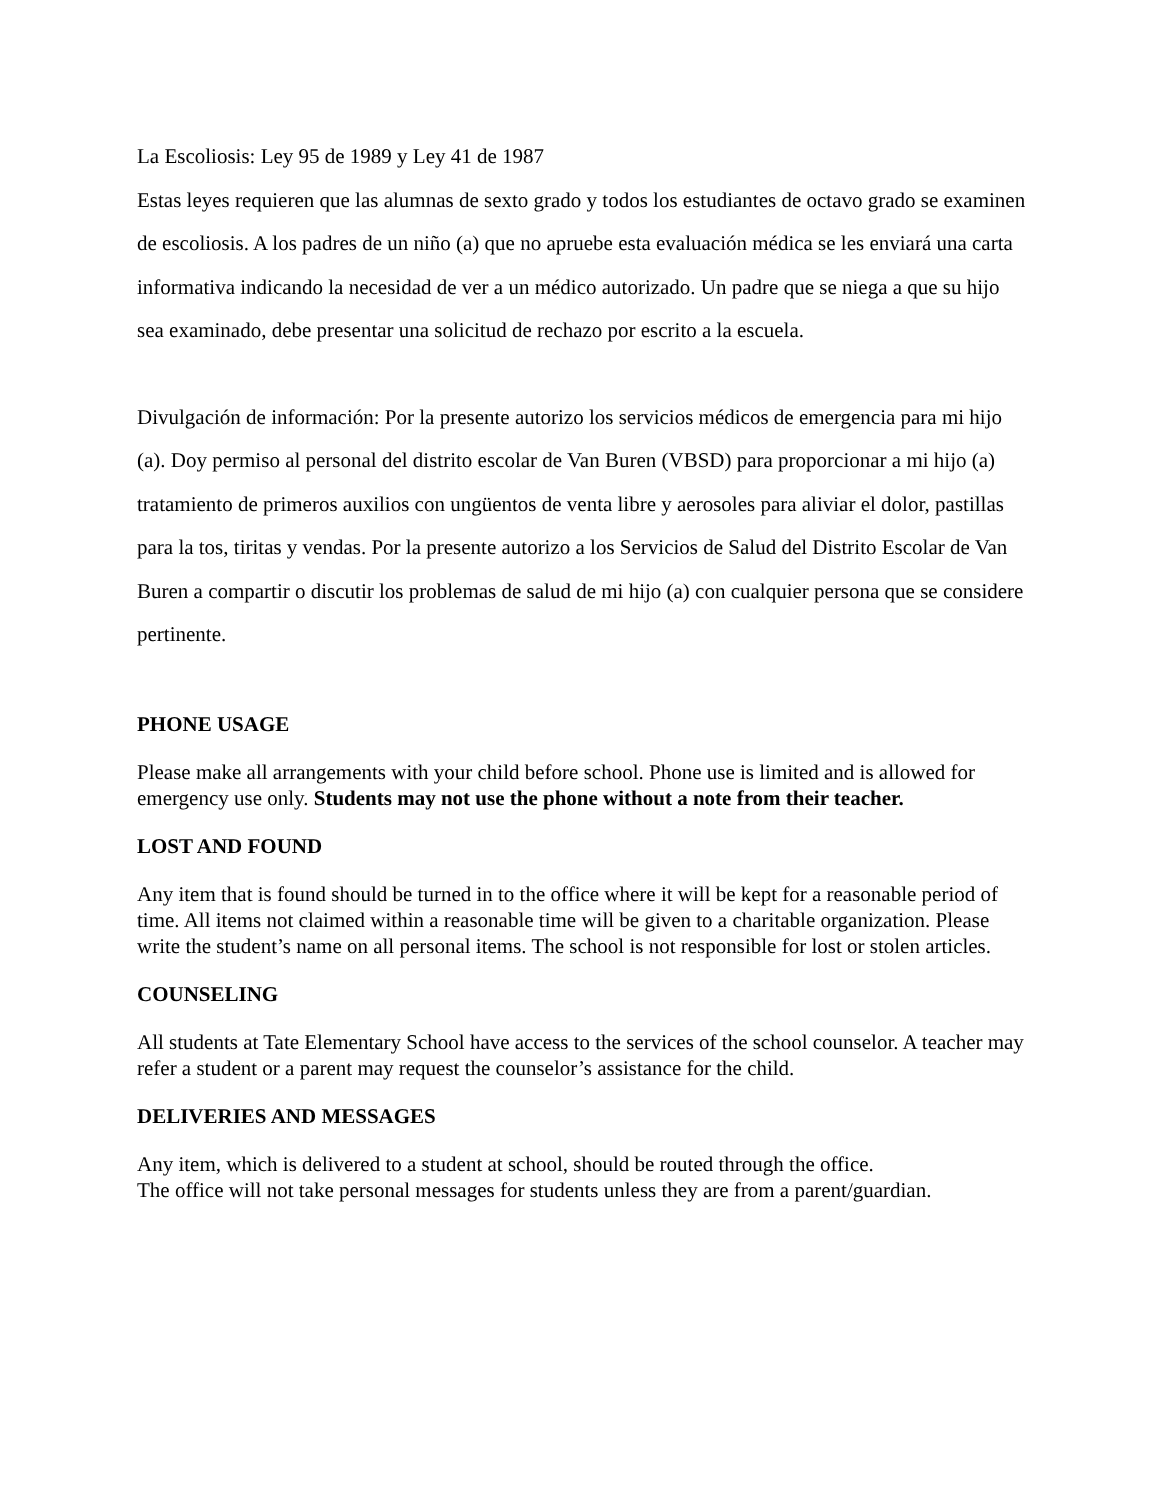La Escoliosis: Ley 95 de 1989 y Ley 41 de 1987
Estas leyes requieren que las alumnas de sexto grado y todos los estudiantes de octavo grado se examinen de escoliosis. A los padres de un niño (a) que no apruebe esta evaluación médica se les enviará una carta informativa indicando la necesidad de ver a un médico autorizado. Un padre que se niega a que su hijo sea examinado, debe presentar una solicitud de rechazo por escrito a la escuela.
Divulgación de información: Por la presente autorizo los servicios médicos de emergencia para mi hijo (a). Doy permiso al personal del distrito escolar de Van Buren (VBSD) para proporcionar a mi hijo (a) tratamiento de primeros auxilios con ungüentos de venta libre y aerosoles para aliviar el dolor, pastillas para la tos, tiritas y vendas. Por la presente autorizo a los Servicios de Salud del Distrito Escolar de Van Buren a compartir o discutir los problemas de salud de mi hijo (a) con cualquier persona que se considere pertinente.
PHONE USAGE
Please make all arrangements with your child before school. Phone use is limited and is allowed for emergency use only. Students may not use the phone without a note from their teacher.
LOST AND FOUND
Any item that is found should be turned in to the office where it will be kept for a reasonable period of time. All items not claimed within a reasonable time will be given to a charitable organization. Please write the student’s name on all personal items. The school is not responsible for lost or stolen articles.
COUNSELING
All students at Tate Elementary School have access to the services of the school counselor. A teacher may refer a student or a parent may request the counselor’s assistance for the child.
DELIVERIES AND MESSAGES
Any item, which is delivered to a student at school, should be routed through the office.
The office will not take personal messages for students unless they are from a parent/guardian.